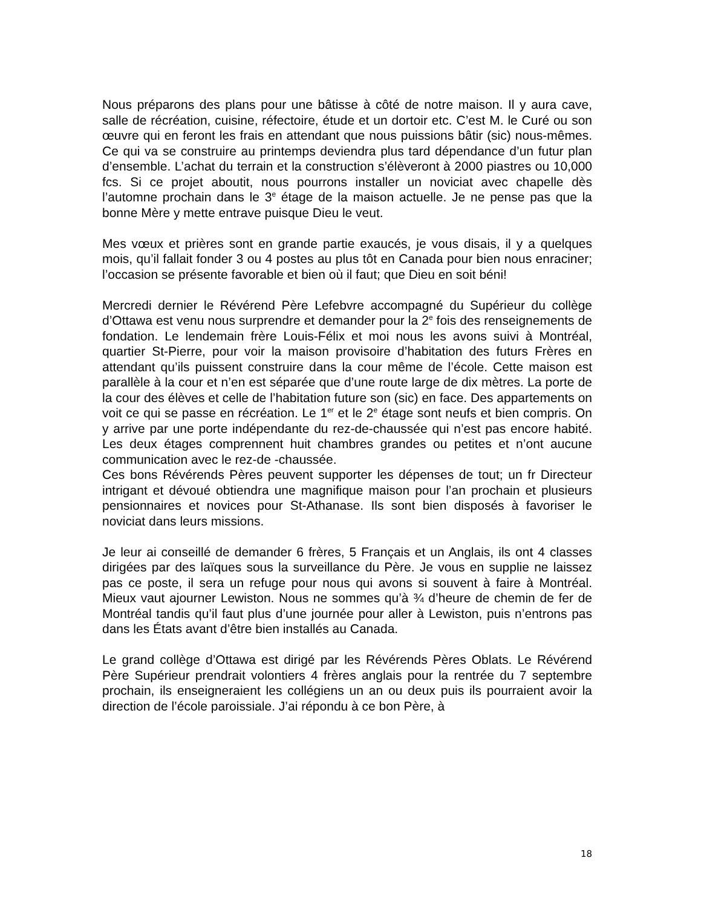Nous préparons des plans pour une bâtisse à côté de notre maison. Il y aura cave, salle de récréation, cuisine, réfectoire, étude et un dortoir etc. C’est M. le Curé ou son œuvre qui en feront les frais en attendant que nous puissions bâtir (sic) nous-mêmes. Ce qui va se construire au printemps deviendra plus tard dépendance d’un futur plan d’ensemble. L’achat du terrain et la construction s’élèveront à 2000 piastres ou 10,000 fcs. Si ce projet aboutit, nous pourrons installer un noviciat avec chapelle dès l’automne prochain dans le 3<sup>e</sup> étage de la maison actuelle. Je ne pense pas que la bonne Mère y mette entrave puisque Dieu le veut.
Mes vœux et prières sont en grande partie exaucés, je vous disais, il y a quelques mois, qu’il fallait fonder 3 ou 4 postes au plus tôt en Canada pour bien nous enraciner; l’occasion se présente favorable et bien où il faut; que Dieu en soit béni!
Mercredi dernier le Révérend Père Lefebvre accompagné du Supérieur du collège d’Ottawa est venu nous surprendre et demander pour la 2<sup>e</sup> fois des renseignements de fondation. Le lendemain frère Louis-Félix et moi nous les avons suivi à Montréal, quartier St-Pierre, pour voir la maison provisoire d’habitation des futurs Frères en attendant qu’ils puissent construire dans la cour même de l’école. Cette maison est parallèle à la cour et n’en est séparée que d’une route large de dix mètres. La porte de la cour des élèves et celle de l’habitation future son (sic) en face. Des appartements on voit ce qui se passe en récréation. Le 1<sup>er</sup> et le 2<sup>e</sup> étage sont neufs et bien compris. On y arrive par une porte indépendante du rez-de-chaussée qui n’est pas encore habité. Les deux étages comprennent huit chambres grandes ou petites et n’ont aucune communication avec le rez-de -chaussée.
Ces bons Révérends Pères peuvent supporter les dépenses de tout; un fr Directeur intrigant et dévoué obtiendra une magnifique maison pour l’an prochain et plusieurs pensionnaires et novices pour St-Athanase. Ils sont bien disposés à favoriser le noviciat dans leurs missions.
Je leur ai conseillé de demander 6 frères, 5 Français et un Anglais, ils ont 4 classes dirigées par des laïques sous la surveillance du Père. Je vous en supplie ne laissez pas ce poste, il sera un refuge pour nous qui avons si souvent à faire à Montréal. Mieux vaut ajourner Lewiston. Nous ne sommes qu’à ¾ d’heure de chemin de fer de Montréal tandis qu’il faut plus d’une journée pour aller à Lewiston, puis n’entrons pas dans les États avant d’être bien installés au Canada.
Le grand collège d’Ottawa est dirigé par les Révérends Pères Oblats. Le Révérend Père Supérieur prendrait volontiers 4 frères anglais pour la rentrée du 7 septembre prochain, ils enseigneraient les collégiens un an ou deux puis ils pourraient avoir la direction de l’école paroissiale. J’ai répondu à ce bon Père, à
18